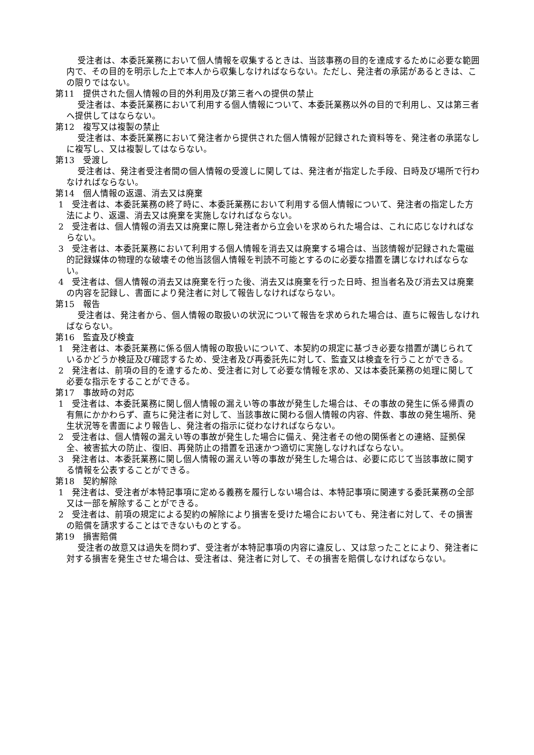受注者は、本委託業務において個人情報を収集するときは、当該事務の目的を達成するために必要な範囲内で、その目的を明示した上で本人から収集しなければならない。ただし、発注者の承諾があるときは、この限りではない。
第11　提供された個人情報の目的外利用及び第三者への提供の禁止
受注者は、本委託業務において利用する個人情報について、本委託業務以外の目的で利用し、又は第三者へ提供してはならない。
第12　複写又は複製の禁止
受注者は、本委託業務において発注者から提供された個人情報が記録された資料等を、発注者の承諾なしに複写し、又は複製してはならない。
第13　受渡し
受注者は、発注者受注者間の個人情報の受渡しに関しては、発注者が指定した手段、日時及び場所で行わなければならない。
第14　個人情報の返還、消去又は廃棄
1　受注者は、本委託業務の終了時に、本委託業務において利用する個人情報について、発注者の指定した方法により、返還、消去又は廃棄を実施しなければならない。
2　受注者は、個人情報の消去又は廃棄に際し発注者から立会いを求められた場合は、これに応じなければならない。
3　受注者は、本委託業務において利用する個人情報を消去又は廃棄する場合は、当該情報が記録された電磁的記録媒体の物理的な破壊その他当該個人情報を判読不可能とするのに必要な措置を講じなければならない。
4　受注者は、個人情報の消去又は廃棄を行った後、消去又は廃棄を行った日時、担当者名及び消去又は廃棄の内容を記録し、書面により発注者に対して報告しなければならない。
第15　報告
受注者は、発注者から、個人情報の取扱いの状況について報告を求められた場合は、直ちに報告しなければならない。
第16　監査及び検査
1　発注者は、本委託業務に係る個人情報の取扱いについて、本契約の規定に基づき必要な措置が講じられているかどうか検証及び確認するため、受注者及び再委託先に対して、監査又は検査を行うことができる。
2　発注者は、前項の目的を達するため、受注者に対して必要な情報を求め、又は本委託業務の処理に関して必要な指示をすることができる。
第17　事故時の対応
1　受注者は、本委託業務に関し個人情報の漏えい等の事故が発生した場合は、その事故の発生に係る帰責の有無にかかわらず、直ちに発注者に対して、当該事故に関わる個人情報の内容、件数、事故の発生場所、発生状況等を書面により報告し、発注者の指示に従わなければならない。
2　受注者は、個人情報の漏えい等の事故が発生した場合に備え、発注者その他の関係者との連絡、証拠保全、被害拡大の防止、復旧、再発防止の措置を迅速かつ適切に実施しなければならない。
3　発注者は、本委託業務に関し個人情報の漏えい等の事故が発生した場合は、必要に応じて当該事故に関する情報を公表することができる。
第18　契約解除
1　発注者は、受注者が本特記事項に定める義務を履行しない場合は、本特記事項に関連する委託業務の全部又は一部を解除することができる。
2　受注者は、前項の規定による契約の解除により損害を受けた場合においても、発注者に対して、その損害の賠償を請求することはできないものとする。
第19　損害賠償
受注者の故意又は過失を問わず、受注者が本特記事項の内容に違反し、又は怠ったことにより、発注者に対する損害を発生させた場合は、受注者は、発注者に対して、その損害を賠償しなければならない。